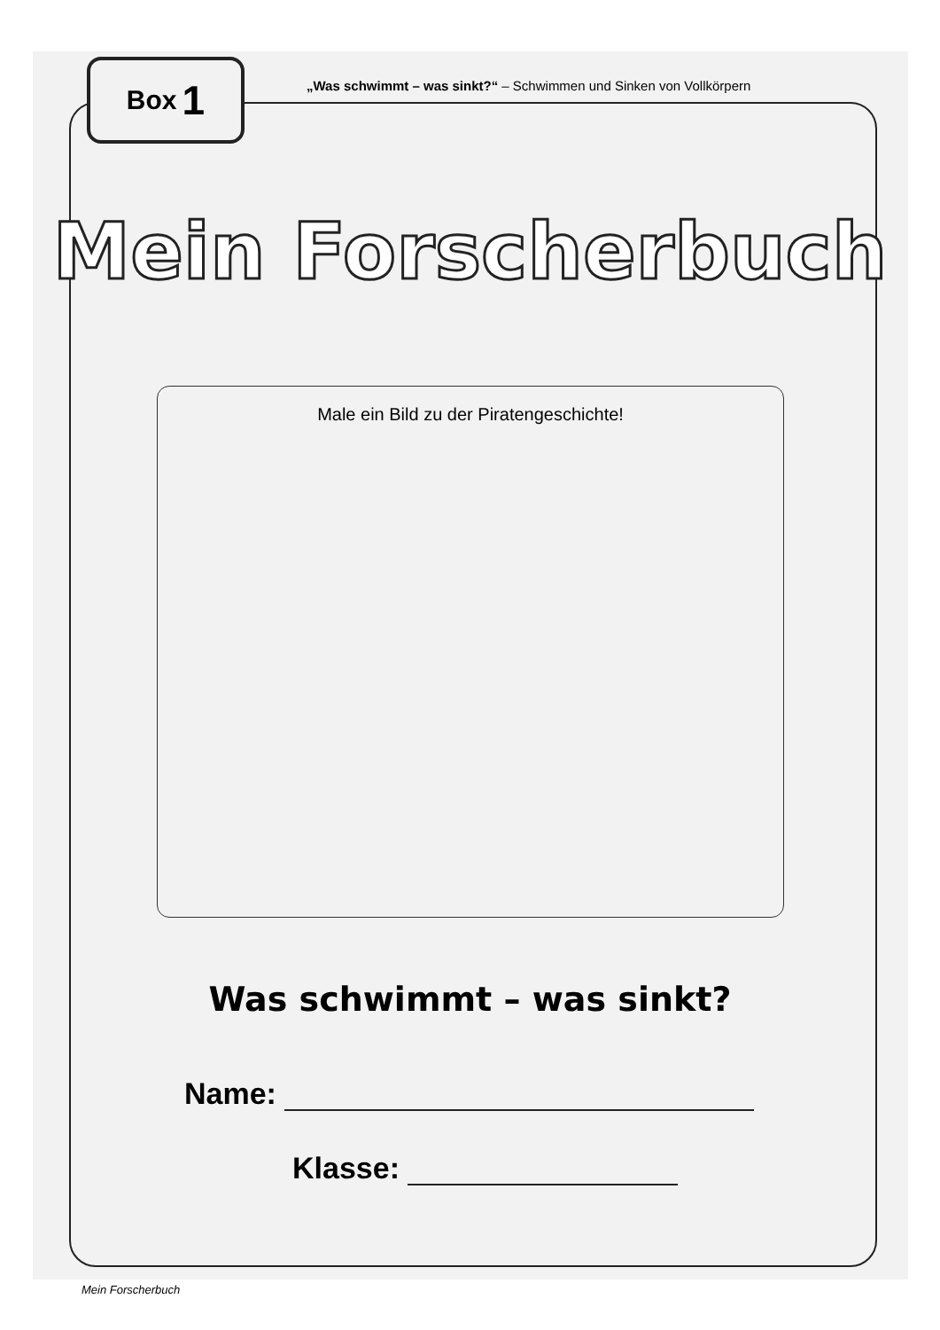Box 1
„Was schwimmt – was sinkt?“ – Schwimmen und Sinken von Vollkörpern
Mein Forscherbuch
Male ein Bild zu der Piratengeschichte!
Was schwimmt – was sinkt?
Name:
Klasse:
Mein Forscherbuch